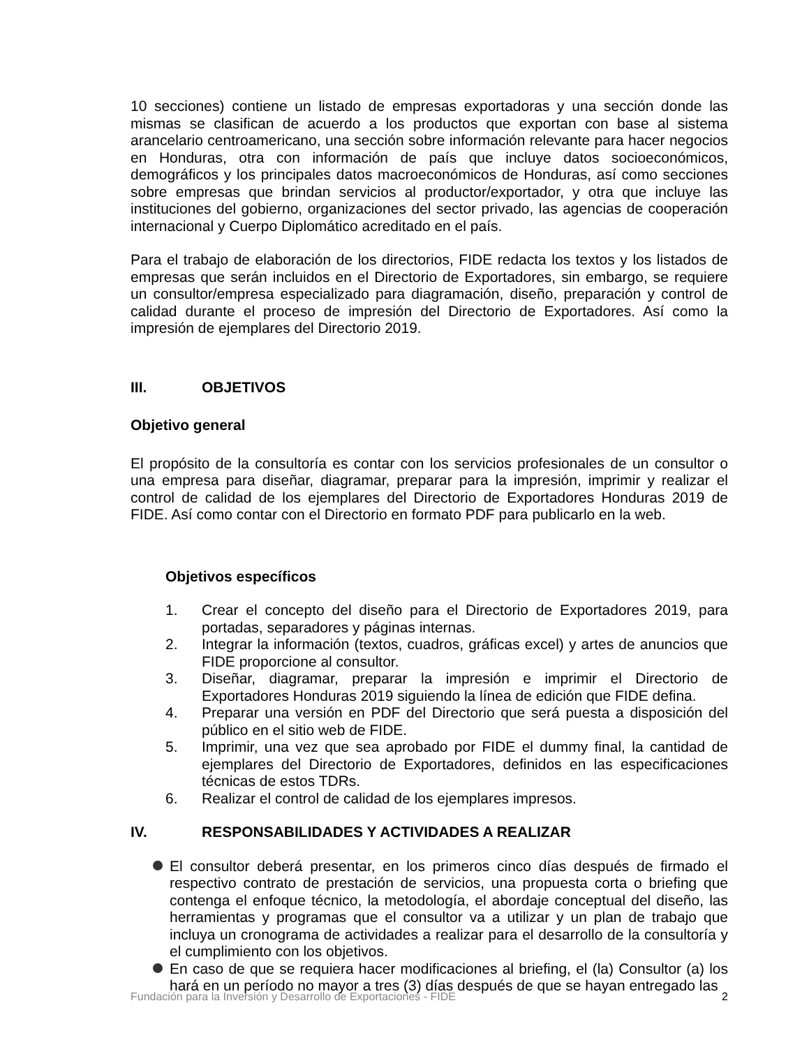10 secciones) contiene un listado de empresas exportadoras y una sección donde las mismas se clasifican de acuerdo a los productos que exportan con base al sistema arancelario centroamericano, una sección sobre información relevante para hacer negocios en Honduras, otra con información de país que incluye datos socioeconómicos, demográficos y los principales datos macroeconómicos de Honduras, así como secciones sobre empresas que brindan servicios al productor/exportador, y otra que incluye las instituciones del gobierno, organizaciones del sector privado, las agencias de cooperación internacional y Cuerpo Diplomático acreditado en el país.
Para el trabajo de elaboración de los directorios, FIDE redacta los textos y los listados de empresas que serán incluidos en el Directorio de Exportadores, sin embargo, se requiere un consultor/empresa especializado para diagramación, diseño, preparación y control de calidad durante el proceso de impresión del Directorio de Exportadores. Así como la impresión de ejemplares del Directorio 2019.
III. OBJETIVOS
Objetivo general
El propósito de la consultoría es contar con los servicios profesionales de un consultor o una empresa para diseñar, diagramar, preparar para la impresión, imprimir y realizar el control de calidad de los ejemplares del Directorio de Exportadores Honduras 2019 de FIDE. Así como contar con el Directorio en formato PDF para publicarlo en la web.
Objetivos específicos
1. Crear el concepto del diseño para el Directorio de Exportadores 2019, para portadas, separadores y páginas internas.
2. Integrar la información (textos, cuadros, gráficas excel) y artes de anuncios que FIDE proporcione al consultor.
3. Diseñar, diagramar, preparar la impresión e imprimir el Directorio de Exportadores Honduras 2019 siguiendo la línea de edición que FIDE defina.
4. Preparar una versión en PDF del Directorio que será puesta a disposición del público en el sitio web de FIDE.
5. Imprimir, una vez que sea aprobado por FIDE el dummy final, la cantidad de ejemplares del Directorio de Exportadores, definidos en las especificaciones técnicas de estos TDRs.
6. Realizar el control de calidad de los ejemplares impresos.
IV. RESPONSABILIDADES Y ACTIVIDADES A REALIZAR
El consultor deberá presentar, en los primeros cinco días después de firmado el respectivo contrato de prestación de servicios, una propuesta corta o briefing que contenga el enfoque técnico, la metodología, el abordaje conceptual del diseño, las herramientas y programas que el consultor va a utilizar y un plan de trabajo que incluya un cronograma de actividades a realizar para el desarrollo de la consultoría y el cumplimiento con los objetivos.
En caso de que se requiera hacer modificaciones al briefing, el (la) Consultor (a) los hará en un período no mayor a tres (3) días después de que se hayan entregado las
Fundación para la Inversión y Desarrollo de Exportaciones - FIDE 2